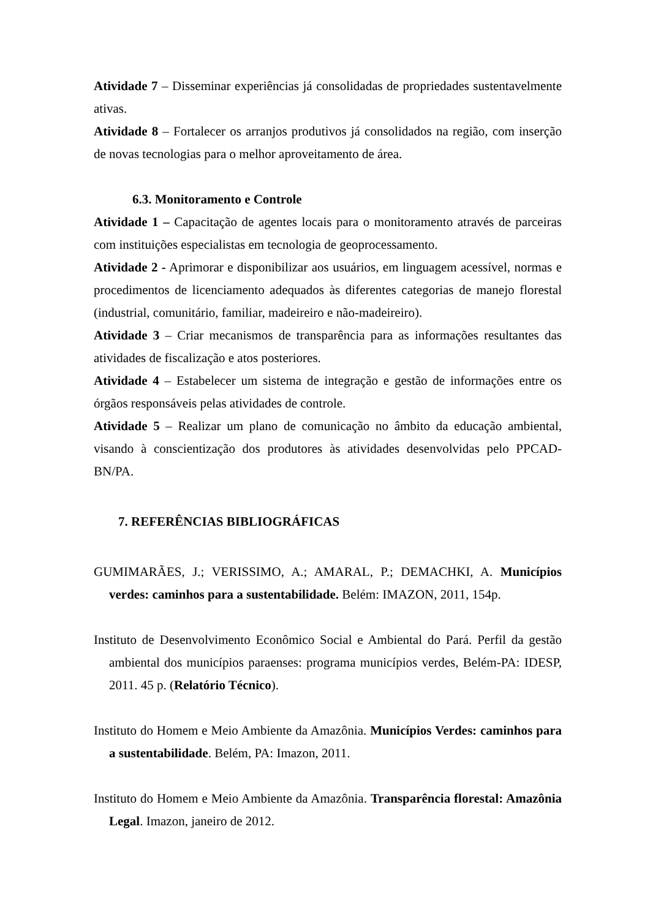Atividade 7 – Disseminar experiências já consolidadas de propriedades sustentavelmente ativas.
Atividade 8 – Fortalecer os arranjos produtivos já consolidados na região, com inserção de novas tecnologias para o melhor aproveitamento de área.
6.3. Monitoramento e Controle
Atividade 1 – Capacitação de agentes locais para o monitoramento através de parceiras com instituições especialistas em tecnologia de geoprocessamento.
Atividade 2 - Aprimorar e disponibilizar aos usuários, em linguagem acessível, normas e procedimentos de licenciamento adequados às diferentes categorias de manejo florestal (industrial, comunitário, familiar, madeireiro e não-madeireiro).
Atividade 3 – Criar mecanismos de transparência para as informações resultantes das atividades de fiscalização e atos posteriores.
Atividade 4 – Estabelecer um sistema de integração e gestão de informações entre os órgãos responsáveis pelas atividades de controle.
Atividade 5 – Realizar um plano de comunicação no âmbito da educação ambiental, visando à conscientização dos produtores às atividades desenvolvidas pelo PPCAD-BN/PA.
7. REFERÊNCIAS BIBLIOGRÁFICAS
GUMIMARÃES, J.; VERISSIMO, A.; AMARAL, P.; DEMACHKI, A. Municípios verdes: caminhos para a sustentabilidade. Belém: IMAZON, 2011, 154p.
Instituto de Desenvolvimento Econômico Social e Ambiental do Pará. Perfil da gestão ambiental dos municípios paraenses: programa municípios verdes, Belém-PA: IDESP, 2011. 45 p. (Relatório Técnico).
Instituto do Homem e Meio Ambiente da Amazônia. Municípios Verdes: caminhos para a sustentabilidade. Belém, PA: Imazon, 2011.
Instituto do Homem e Meio Ambiente da Amazônia. Transparência florestal: Amazônia Legal. Imazon, janeiro de 2012.